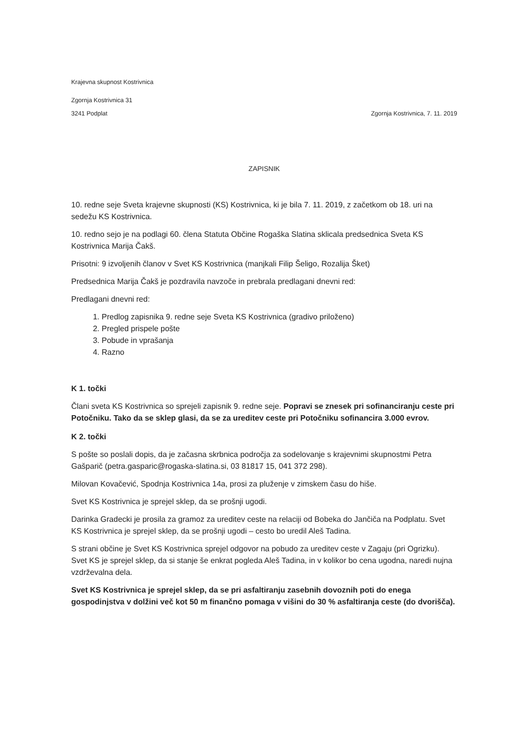Krajevna skupnost Kostrivnica
Zgornja Kostrivnica 31
3241 Podplat Zgornja Kostrivnica, 7. 11. 2019
ZAPISNIK
10. redne seje Sveta krajevne skupnosti (KS) Kostrivnica, ki je bila 7. 11. 2019, z začetkom ob 18. uri na sedežu KS Kostrivnica.
10. redno sejo je na podlagi 60. člena Statuta Občine Rogaška Slatina sklicala predsednica Sveta KS Kostrivnica Marija Čakš.
Prisotni: 9 izvoljenih članov v Svet KS Kostrivnica (manjkali Filip Šeligo, Rozalija Šket)
Predsednica Marija Čakš je pozdravila navzoče in prebrala predlagani dnevni red:
Predlagani dnevni red:
1. Predlog zapisnika 9. redne seje Sveta KS Kostrivnica (gradivo priloženo)
2. Pregled prispele pošte
3. Pobude in vprašanja
4. Razno
K 1. točki
Člani sveta KS Kostrivnica so sprejeli zapisnik 9. redne seje. Popravi se znesek pri sofinanciranju ceste pri Potočniku. Tako da se sklep glasi, da se za ureditev ceste pri Potočniku sofinancira 3.000 evrov.
K 2. točki
S pošte so poslali dopis, da je začasna skrbnica področja za sodelovanje s krajevnimi skupnostmi Petra Gašparič (petra.gasparic@rogaska-slatina.si, 03 81817 15, 041 372 298).
Milovan Kovačević, Spodnja Kostrivnica 14a, prosi za pluženje v zimskem času do hiše.
Svet KS Kostrivnica je sprejel sklep, da se prošnji ugodi.
Darinka Gradecki je prosila za gramoz za ureditev ceste na relaciji od Bobeka do Jančiča na Podplatu. Svet KS Kostrivnica je sprejel sklep, da se prošnji ugodi – cesto bo uredil Aleš Tadina.
S strani občine je Svet KS Kostrivnica sprejel odgovor na pobudo za ureditev ceste v Zagaju (pri Ogrizku). Svet KS je sprejel sklep, da si stanje še enkrat pogleda Aleš Tadina, in v kolikor bo cena ugodna, naredi nujna vzdrževalna dela.
Svet KS Kostrivnica je sprejel sklep, da se pri asfaltiranju zasebnih dovoznih poti do enega gospodinjstva v dolžini več kot 50 m finančno pomaga v višini do 30 % asfaltiranja ceste (do dvorišča).